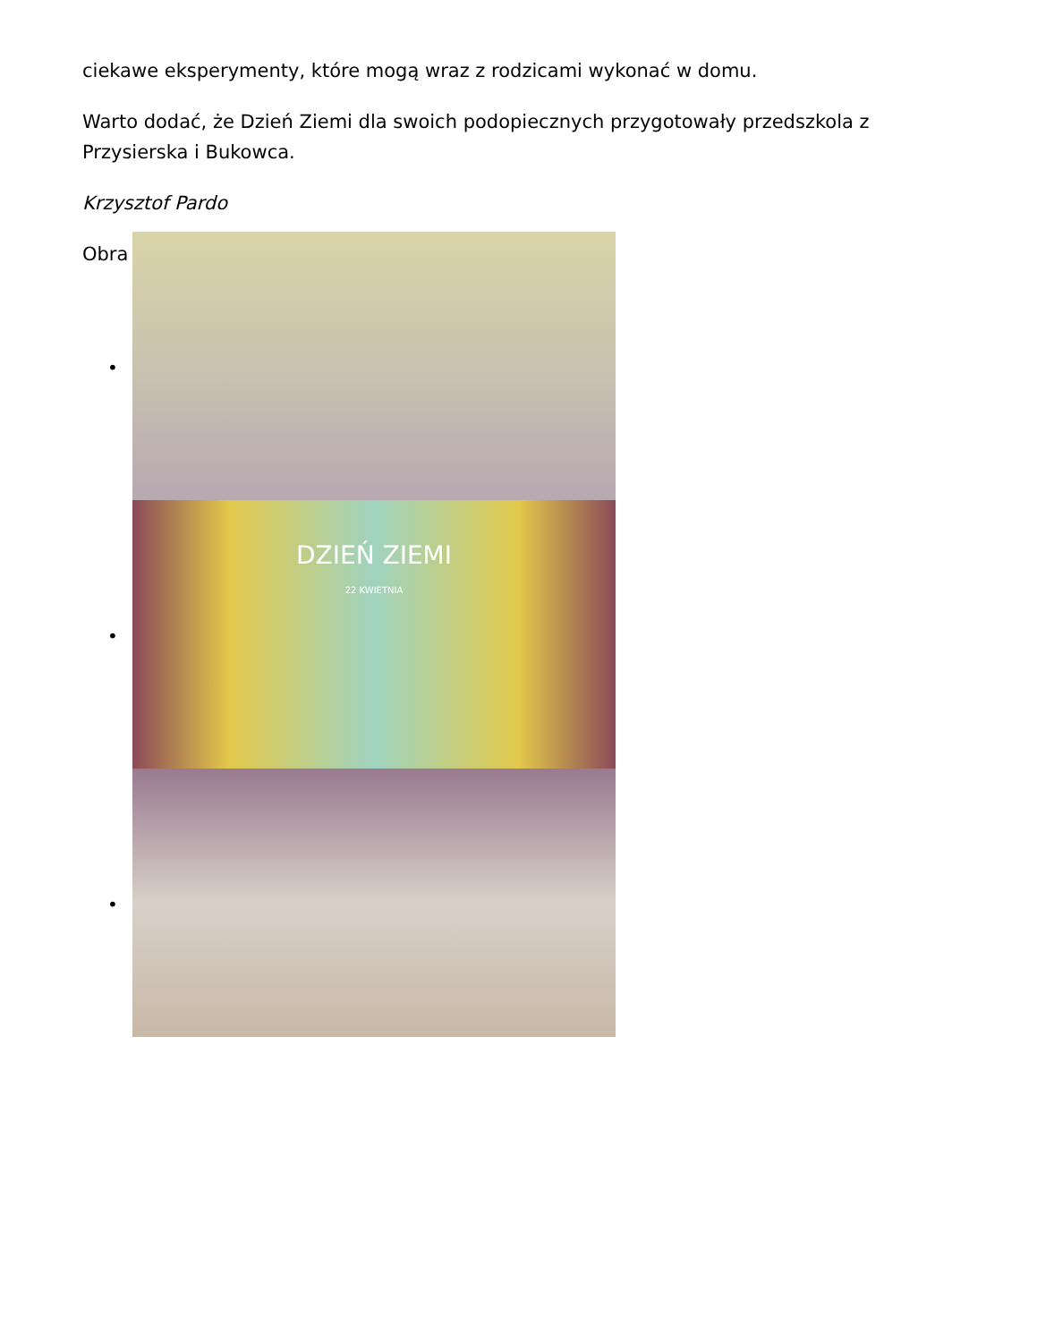ciekawe eksperymenty, które mogą wraz z rodzicami wykonać w domu.
Warto dodać, że Dzień Ziemi dla swoich podopiecznych przygotowały przedszkola z Przysierska i Bukowca.
Krzysztof Pardo
Obra
•
•
DZIEŃ ZIEMI
22 KWIETNIA
•